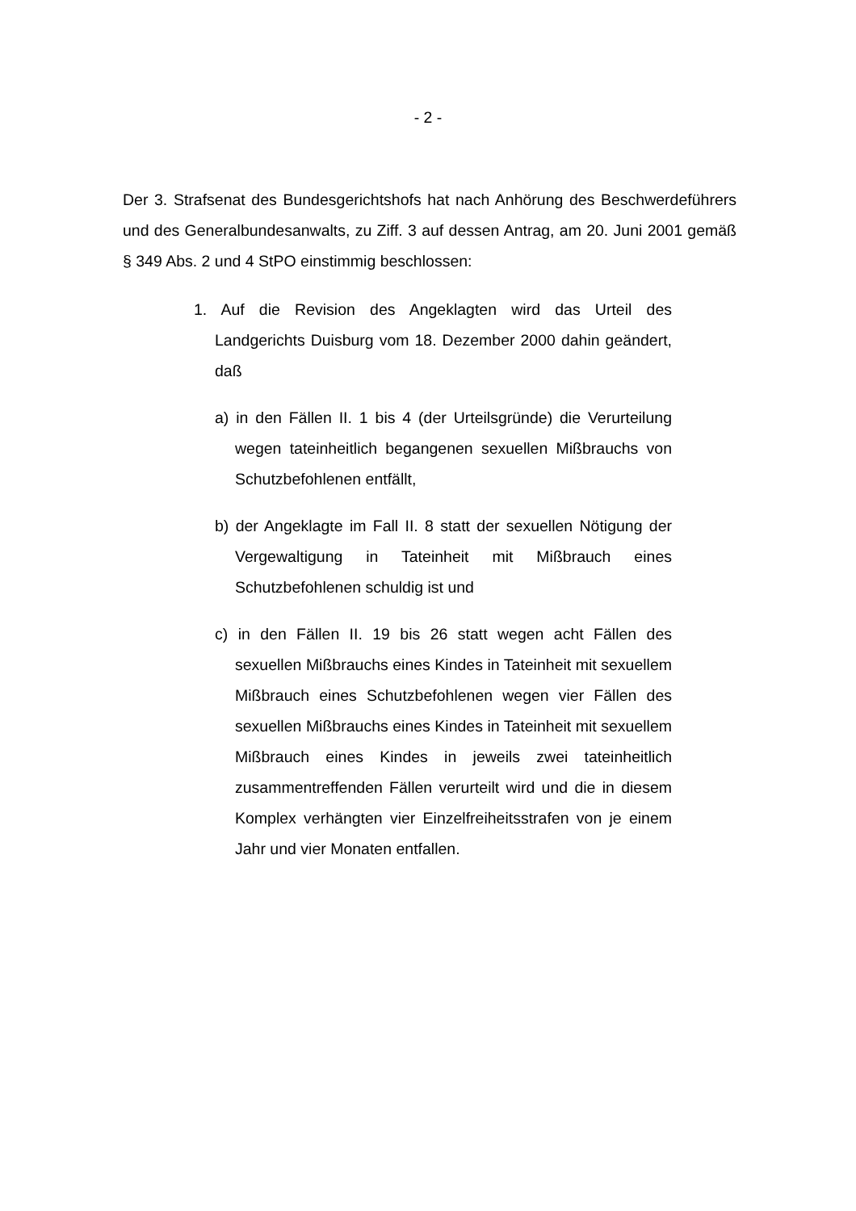- 2 -
Der 3. Strafsenat des Bundesgerichtshofs hat nach Anhörung des Beschwer­deführers und des Generalbundesanwalts, zu Ziff. 3 auf dessen Antrag, am 20. Juni 2001 gemäß § 349 Abs. 2 und 4 StPO einstimmig beschlossen:
1. Auf die Revision des Angeklagten wird das Urteil des Landgerichts Duisburg vom 18. Dezember 2000 dahin ge­ändert, daß
a) in den Fällen II. 1 bis 4 (der Urteilsgründe) die Verurtei­lung wegen tateinheitlich begangenen sexuellen Miß­brauchs von Schutzbefohlenen entfällt,
b) der Angeklagte im Fall II. 8 statt der sexuellen Nötigung der Vergewaltigung in Tateinheit mit Mißbrauch eines Schutzbefohlenen schuldig ist und
c) in den Fällen II. 19 bis 26 statt wegen acht Fällen des sexuellen Mißbrauchs eines Kindes in Tateinheit mit se­xuellem Mißbrauch eines Schutzbefohlenen wegen vier Fällen des sexuellen Mißbrauchs eines Kindes in Tatein­heit mit sexuellem Mißbrauch eines Kindes in jeweils zwei tateinheitlich zusammentreffenden Fällen verurteilt wird und die in diesem Komplex verhängten vier Einzel­freiheitsstrafen von je einem Jahr und vier Monaten ent­fallen.